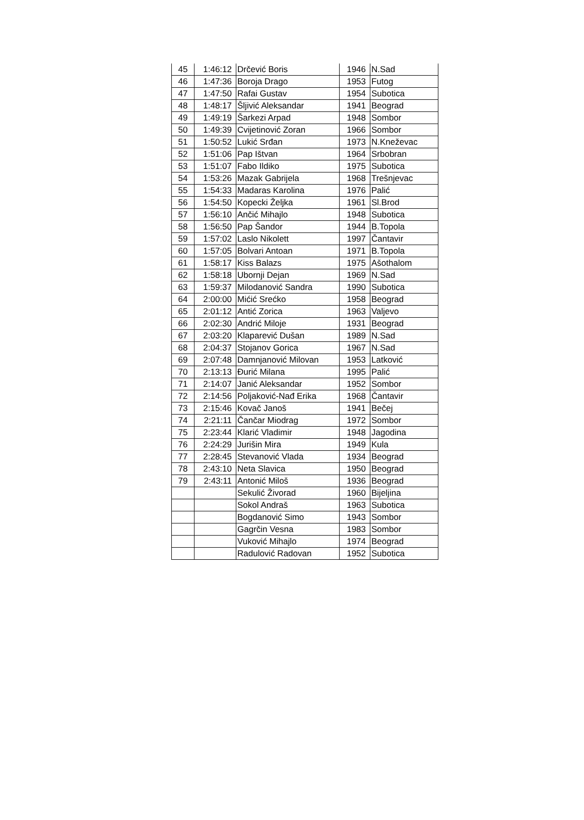| 45 | 1:46:12 | Drčević Boris | 1946 | N.Sad |
| 46 | 1:47:36 | Boroja Drago | 1953 | Futog |
| 47 | 1:47:50 | Rafai Gustav | 1954 | Subotica |
| 48 | 1:48:17 | Šljivić Aleksandar | 1941 | Beograd |
| 49 | 1:49:19 | Šarkezi Arpad | 1948 | Sombor |
| 50 | 1:49:39 | Cvijetinović Zoran | 1966 | Sombor |
| 51 | 1:50:52 | Lukić Srđan | 1973 | N.Kneževac |
| 52 | 1:51:06 | Pap Ištvan | 1964 | Srbobran |
| 53 | 1:51:07 | Fabo Ildiko | 1975 | Subotica |
| 54 | 1:53:26 | Mazak Gabrijela | 1968 | Trešnjevac |
| 55 | 1:54:33 | Madaras Karolina | 1976 | Palić |
| 56 | 1:54:50 | Kopecki Željka | 1961 | Sl.Brod |
| 57 | 1:56:10 | Ančić Mihajlo | 1948 | Subotica |
| 58 | 1:56:50 | Pap Šandor | 1944 | B.Topola |
| 59 | 1:57:02 | Laslo Nikolett | 1997 | Čantavir |
| 60 | 1:57:05 | Bolvari Antoan | 1971 | B.Topola |
| 61 | 1:58:17 | Kiss Balazs | 1975 | Ašothalom |
| 62 | 1:58:18 | Ubornji Dejan | 1969 | N.Sad |
| 63 | 1:59:37 | Milodanović Sandra | 1990 | Subotica |
| 64 | 2:00:00 | Mićić Srećko | 1958 | Beograd |
| 65 | 2:01:12 | Antić Zorica | 1963 | Valjevo |
| 66 | 2:02:30 | Andrić Miloje | 1931 | Beograd |
| 67 | 2:03:20 | Klaparević Dušan | 1989 | N.Sad |
| 68 | 2:04:37 | Stojanov Gorica | 1967 | N.Sad |
| 69 | 2:07:48 | Damnjanović Milovan | 1953 | Latković |
| 70 | 2:13:13 | Đurić Milana | 1995 | Palić |
| 71 | 2:14:07 | Janić Aleksandar | 1952 | Sombor |
| 72 | 2:14:56 | Poljaković-Nađ Erika | 1968 | Čantavir |
| 73 | 2:15:46 | Kovač Janoš | 1941 | Bečej |
| 74 | 2:21:11 | Čančar Miodrag | 1972 | Sombor |
| 75 | 2:23:44 | Klarić Vladimir | 1948 | Jagodina |
| 76 | 2:24:29 | Jurišin Mira | 1949 | Kula |
| 77 | 2:28:45 | Stevanović Vlada | 1934 | Beograd |
| 78 | 2:43:10 | Neta Slavica | 1950 | Beograd |
| 79 | 2:43:11 | Antonić Miloš | 1936 | Beograd |
| | | Sekulić Živorad | 1960 | Bijeljina |
| | | Sokol Andraš | 1963 | Subotica |
| | | Bogdanović Simo | 1943 | Sombor |
| | | Gagrčin Vesna | 1983 | Sombor |
| | | Vuković Mihajlo | 1974 | Beograd |
| | | Radulović Radovan | 1952 | Subotica |